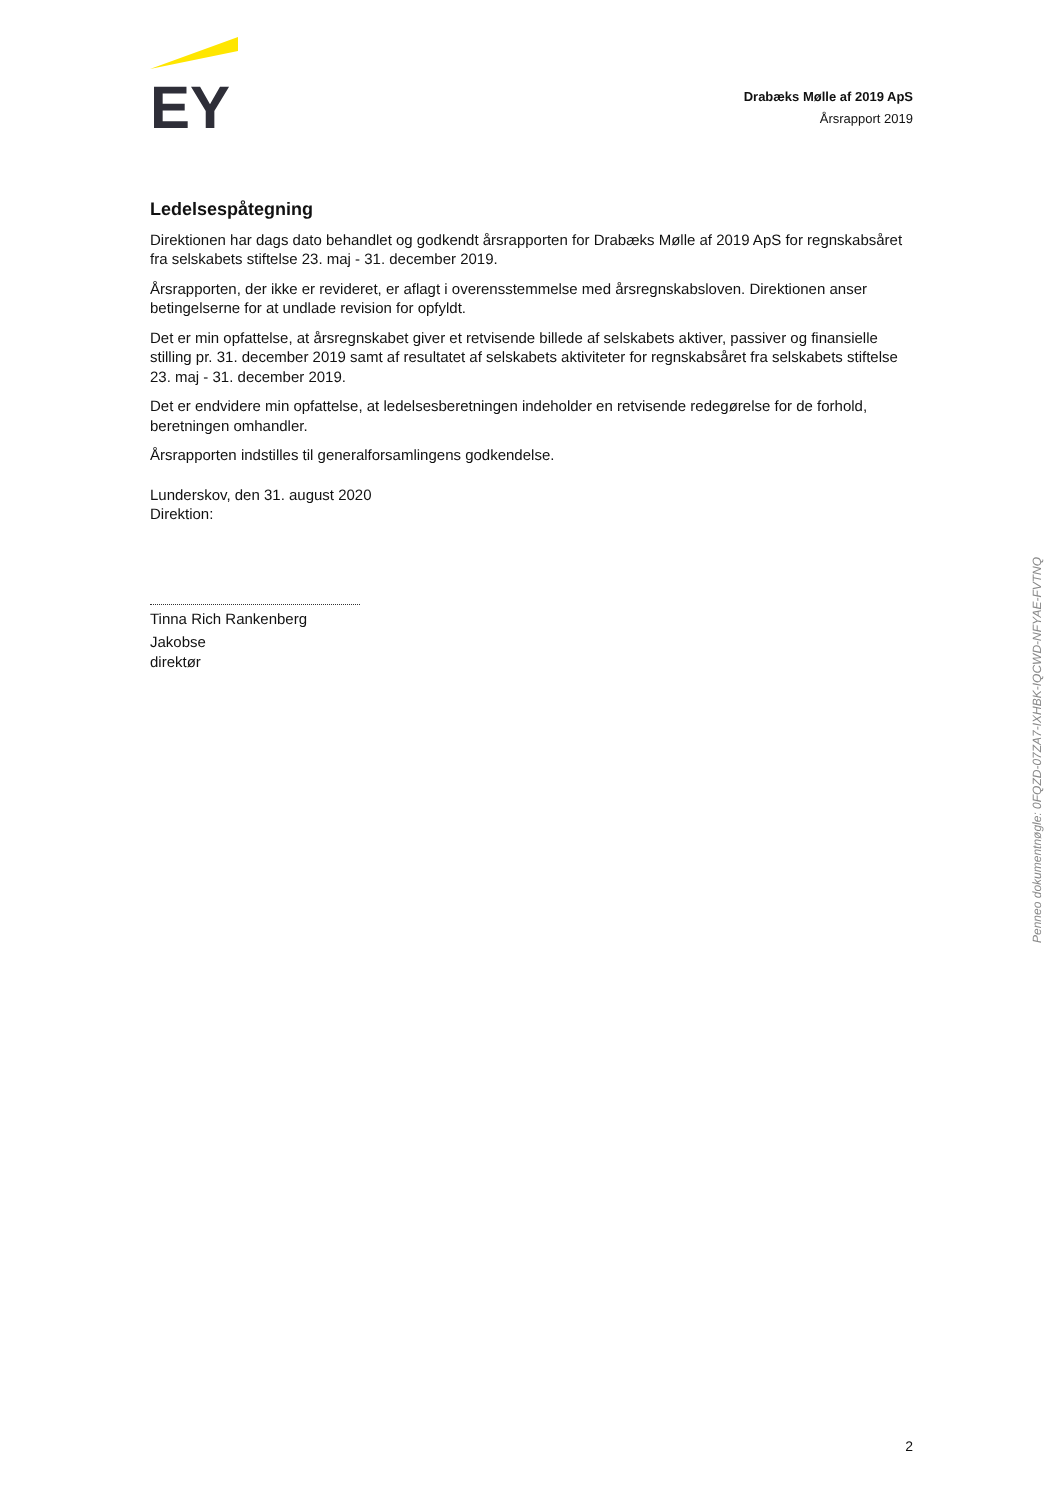EY
Drabæks Mølle af 2019 ApS
Årsrapport 2019
Ledelsespåtegning
Direktionen har dags dato behandlet og godkendt årsrapporten for Drabæks Mølle af 2019 ApS for regnskabsåret fra selskabets stiftelse 23. maj - 31. december 2019.
Årsrapporten, der ikke er revideret, er aflagt i overensstemmelse med årsregnskabsloven. Direktionen anser betingelserne for at undlade revision for opfyldt.
Det er min opfattelse, at årsregnskabet giver et retvisende billede af selskabets aktiver, passiver og finansielle stilling pr. 31. december 2019 samt af resultatet af selskabets aktiviteter for regnskabsåret fra selskabets stiftelse 23. maj - 31. december 2019.
Det er endvidere min opfattelse, at ledelsesberetningen indeholder en retvisende redegørelse for de forhold, beretningen omhandler.
Årsrapporten indstilles til generalforsamlingens godkendelse.
Lunderskov, den 31. august 2020
Direktion:
Tinna Rich Rankenberg
Jakobse
direktør
Penneo dokumentnøgle: 0FQZD-07ZA7-IXHBK-IQCWD-NFYAE-FVTNQ
2